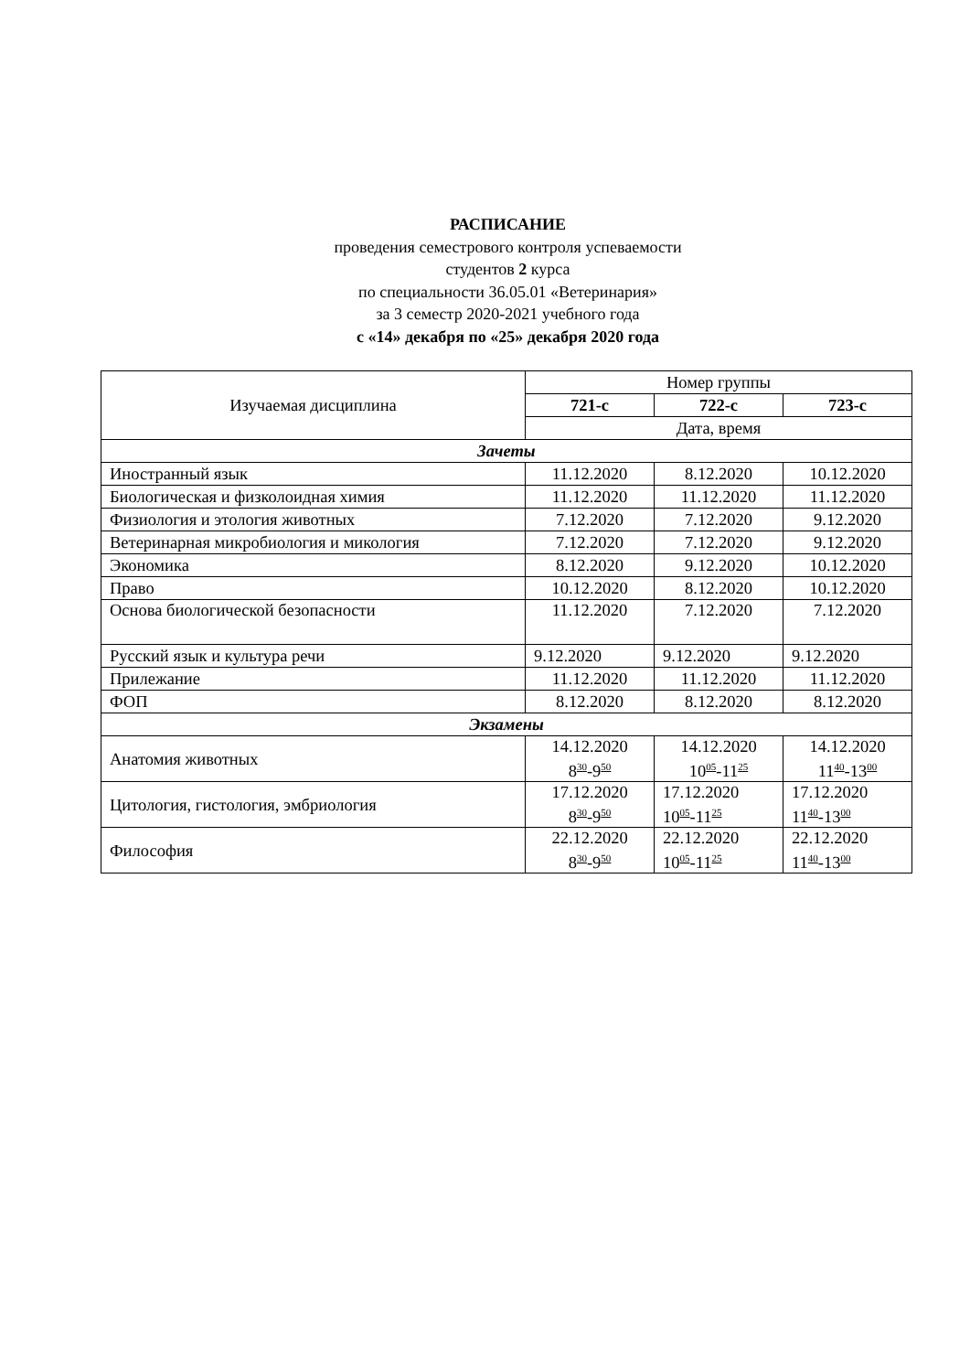РАСПИСАНИЕ
проведения семестрового контроля успеваемости
студентов 2 курса
по специальности 36.05.01 «Ветеринария»
за 3 семестр 2020-2021 учебного года
с «14» декабря по «25» декабря 2020 года
| Изучаемая дисциплина | Номер группы | | |
| --- | --- | --- | --- |
| | 721-с | 722-с | 723-с |
| | Дата, время | | |
| Зачеты | | | |
| Иностранный язык | 11.12.2020 | 8.12.2020 | 10.12.2020 |
| Биологическая и физколоидная химия | 11.12.2020 | 11.12.2020 | 11.12.2020 |
| Физиология и этология животных | 7.12.2020 | 7.12.2020 | 9.12.2020 |
| Ветеринарная микробиология и микология | 7.12.2020 | 7.12.2020 | 9.12.2020 |
| Экономика | 8.12.2020 | 9.12.2020 | 10.12.2020 |
| Право | 10.12.2020 | 8.12.2020 | 10.12.2020 |
| Основа биологической безопасности | 11.12.2020 | 7.12.2020 | 7.12.2020 |
| Русский язык и культура речи | 9.12.2020 | 9.12.2020 | 9.12.2020 |
| Прилежание | 11.12.2020 | 11.12.2020 | 11.12.2020 |
| ФОП | 8.12.2020 | 8.12.2020 | 8.12.2020 |
| Экзамены | | | |
| Анатомия животных | 14.12.2020 8<sup>30</sup>-9<sup>50</sup> | 14.12.2020 10<sup>05</sup>-11<sup>25</sup> | 14.12.2020 11<sup>40</sup>-13<sup>00</sup> |
| Цитология, гистология, эмбриология | 17.12.2020 8<sup>30</sup>-9<sup>50</sup> | 17.12.2020 10<sup>05</sup>-11<sup>25</sup> | 17.12.2020 11<sup>40</sup>-13<sup>00</sup> |
| Философия | 22.12.2020 8<sup>30</sup>-9<sup>50</sup> | 22.12.2020 10<sup>05</sup>-11<sup>25</sup> | 22.12.2020 11<sup>40</sup>-13<sup>00</sup> |